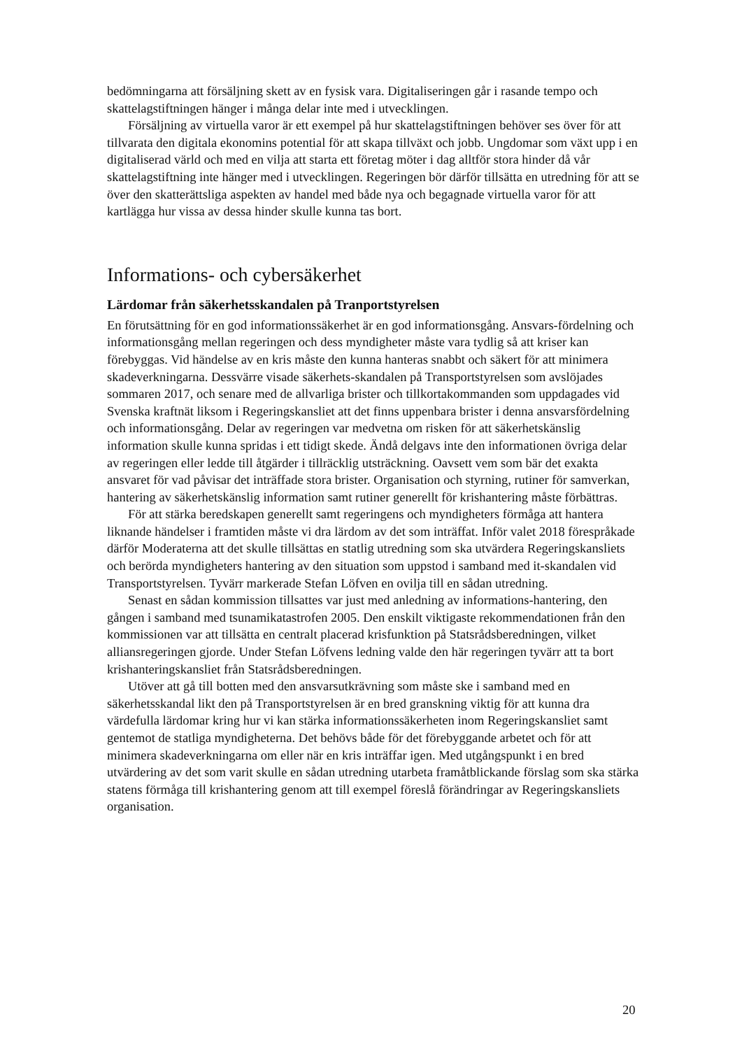bedömningarna att försäljning skett av en fysisk vara. Digitaliseringen går i rasande tempo och skattelagstiftningen hänger i många delar inte med i utvecklingen.
Försäljning av virtuella varor är ett exempel på hur skattelagstiftningen behöver ses över för att tillvarata den digitala ekonomins potential för att skapa tillväxt och jobb. Ungdomar som växt upp i en digitaliserad värld och med en vilja att starta ett företag möter i dag alltför stora hinder då vår skattelagstiftning inte hänger med i utvecklingen. Regeringen bör därför tillsätta en utredning för att se över den skatterättsliga aspekten av handel med både nya och begagnade virtuella varor för att kartlägga hur vissa av dessa hinder skulle kunna tas bort.
Informations- och cybersäkerhet
Lärdomar från säkerhetsskandalen på Tranportstyrelsen
En förutsättning för en god informationssäkerhet är en god informationsgång. Ansvars-fördelning och informationsgång mellan regeringen och dess myndigheter måste vara tydlig så att kriser kan förebyggas. Vid händelse av en kris måste den kunna hanteras snabbt och säkert för att minimera skadeverkningarna. Dessvärre visade säkerhets-skandalen på Transportstyrelsen som avslöjades sommaren 2017, och senare med de allvarliga brister och tillkortakommanden som uppdagades vid Svenska kraftnät liksom i Regeringskansliet att det finns uppenbara brister i denna ansvarsfördelning och informationsgång. Delar av regeringen var medvetna om risken för att säkerhetskänslig information skulle kunna spridas i ett tidigt skede. Ändå delgavs inte den informationen övriga delar av regeringen eller ledde till åtgärder i tillräcklig utsträckning. Oavsett vem som bär det exakta ansvaret för vad påvisar det inträffade stora brister. Organisation och styrning, rutiner för samverkan, hantering av säkerhetskänslig information samt rutiner generellt för krishantering måste förbättras.
För att stärka beredskapen generellt samt regeringens och myndigheters förmåga att hantera liknande händelser i framtiden måste vi dra lärdom av det som inträffat. Inför valet 2018 förespråkade därför Moderaterna att det skulle tillsättas en statlig utredning som ska utvärdera Regeringskansliets och berörda myndigheters hantering av den situation som uppstod i samband med it-skandalen vid Transportstyrelsen. Tyvärr markerade Stefan Löfven en ovilja till en sådan utredning.
Senast en sådan kommission tillsattes var just med anledning av informations-hantering, den gången i samband med tsunamikatastrofen 2005. Den enskilt viktigaste rekommendationen från den kommissionen var att tillsätta en centralt placerad krisfunktion på Statsrådsberedningen, vilket alliansregeringen gjorde. Under Stefan Löfvens ledning valde den här regeringen tyvärr att ta bort krishanteringskansliet från Statsrådsberedningen.
Utöver att gå till botten med den ansvarsutkrävning som måste ske i samband med en säkerhetsskandal likt den på Transportstyrelsen är en bred granskning viktig för att kunna dra värdefulla lärdomar kring hur vi kan stärka informationssäkerheten inom Regeringskansliet samt gentemot de statliga myndigheterna. Det behövs både för det förebyggande arbetet och för att minimera skadeverkningarna om eller när en kris inträffar igen. Med utgångspunkt i en bred utvärdering av det som varit skulle en sådan utredning utarbeta framåtblickande förslag som ska stärka statens förmåga till krishantering genom att till exempel föreslå förändringar av Regeringskansliets organisation.
20